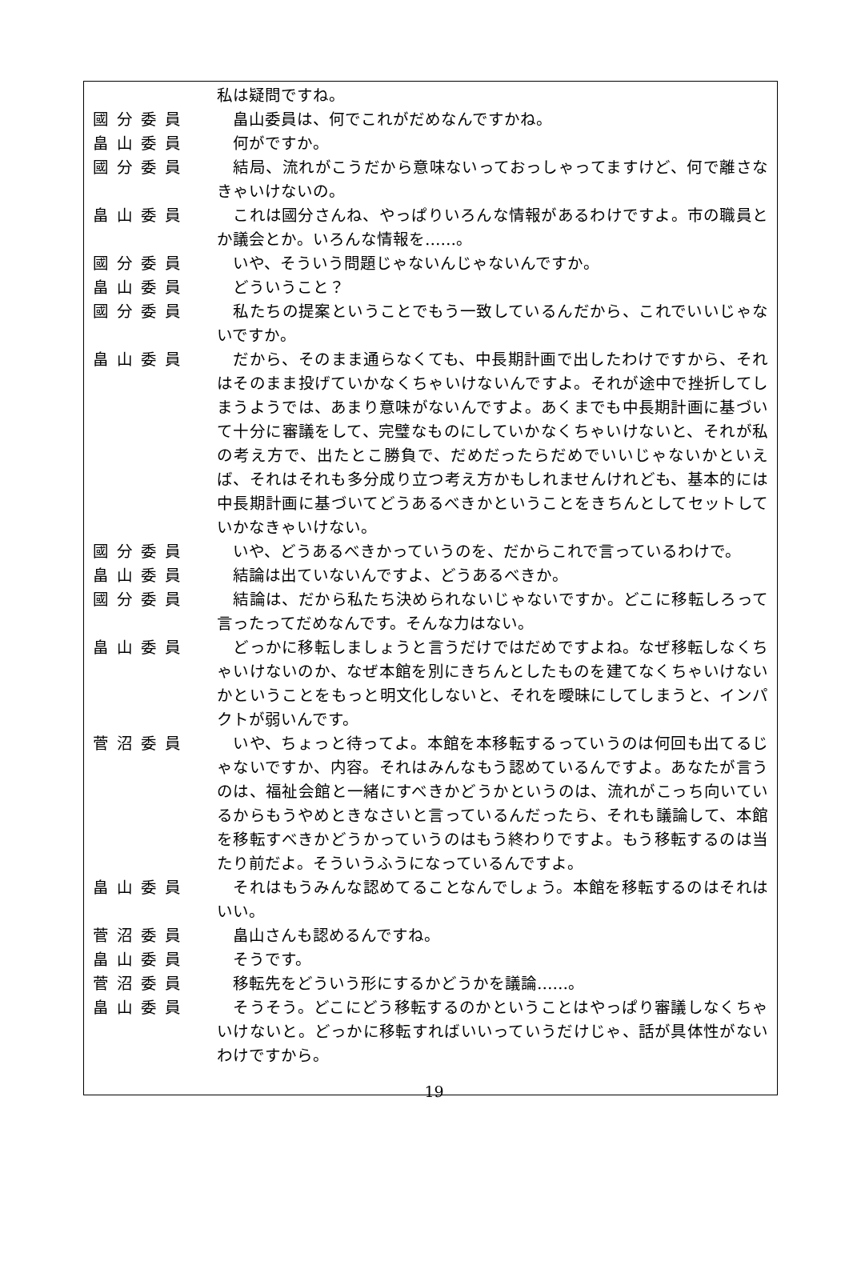私は疑問ですね。
國分委員 　畠山委員は、何でこれがだめなんですかね。
畠山委員 　何がですか。
國分委員 　結局、流れがこうだから意味ないっておっしゃってますけど、何で離さなきゃいけないの。
畠山委員 　これは國分さんね、やっぱりいろんな情報があるわけですよ。市の職員とか議会とか。いろんな情報を……。
國分委員 　いや、そういう問題じゃないんじゃないんですか。
畠山委員 　どういうこと？
國分委員 　私たちの提案ということでもう一致しているんだから、これでいいじゃないですか。
畠山委員 　だから、そのまま通らなくても、中長期計画で出したわけですから、それはそのまま投げていかなくちゃいけないんですよ。それが途中で挫折してしまうようでは、あまり意味がないんですよ。あくまでも中長期計画に基づいて十分に審議をして、完璧なものにしていかなくちゃいけないと、それが私の考え方で、出たとこ勝負で、だめだったらだめでいいじゃないかといえば、それはそれも多分成り立つ考え方かもしれませんけれども、基本的には中長期計画に基づいてどうあるべきかということをきちんとしてセットしていかなきゃいけない。
國分委員 　いや、どうあるべきかっていうのを、だからこれで言っているわけで。
畠山委員 　結論は出ていないんですよ、どうあるべきか。
國分委員 　結論は、だから私たち決められないじゃないですか。どこに移転しろって言ったってだめなんです。そんな力はない。
畠山委員 　どっかに移転しましょうと言うだけではだめですよね。なぜ移転しなくちゃいけないのか、なぜ本館を別にきちんとしたものを建てなくちゃいけないかということをもっと明文化しないと、それを曖昧にしてしまうと、インパクトが弱いんです。
菅沼委員 　いや、ちょっと待ってよ。本館を本移転するっていうのは何回も出てるじゃないですか、内容。それはみんなもう認めているんですよ。あなたが言うのは、福祉会館と一緒にすべきかどうかというのは、流れがこっち向いているからもうやめときなさいと言っているんだったら、それも議論して、本館を移転すべきかどうかっていうのはもう終わりですよ。もう移転するのは当たり前だよ。そういうふうになっているんですよ。
畠山委員 　それはもうみんな認めてることなんでしょう。本館を移転するのはそれはいい。
菅沼委員 　畠山さんも認めるんですね。
畠山委員 　そうです。
菅沼委員 　移転先をどういう形にするかどうかを議論……。
畠山委員 　そうそう。どこにどう移転するのかということはやっぱり審議しなくちゃいけないと。どっかに移転すればいいっていうだけじゃ、話が具体性がないわけですから。
19